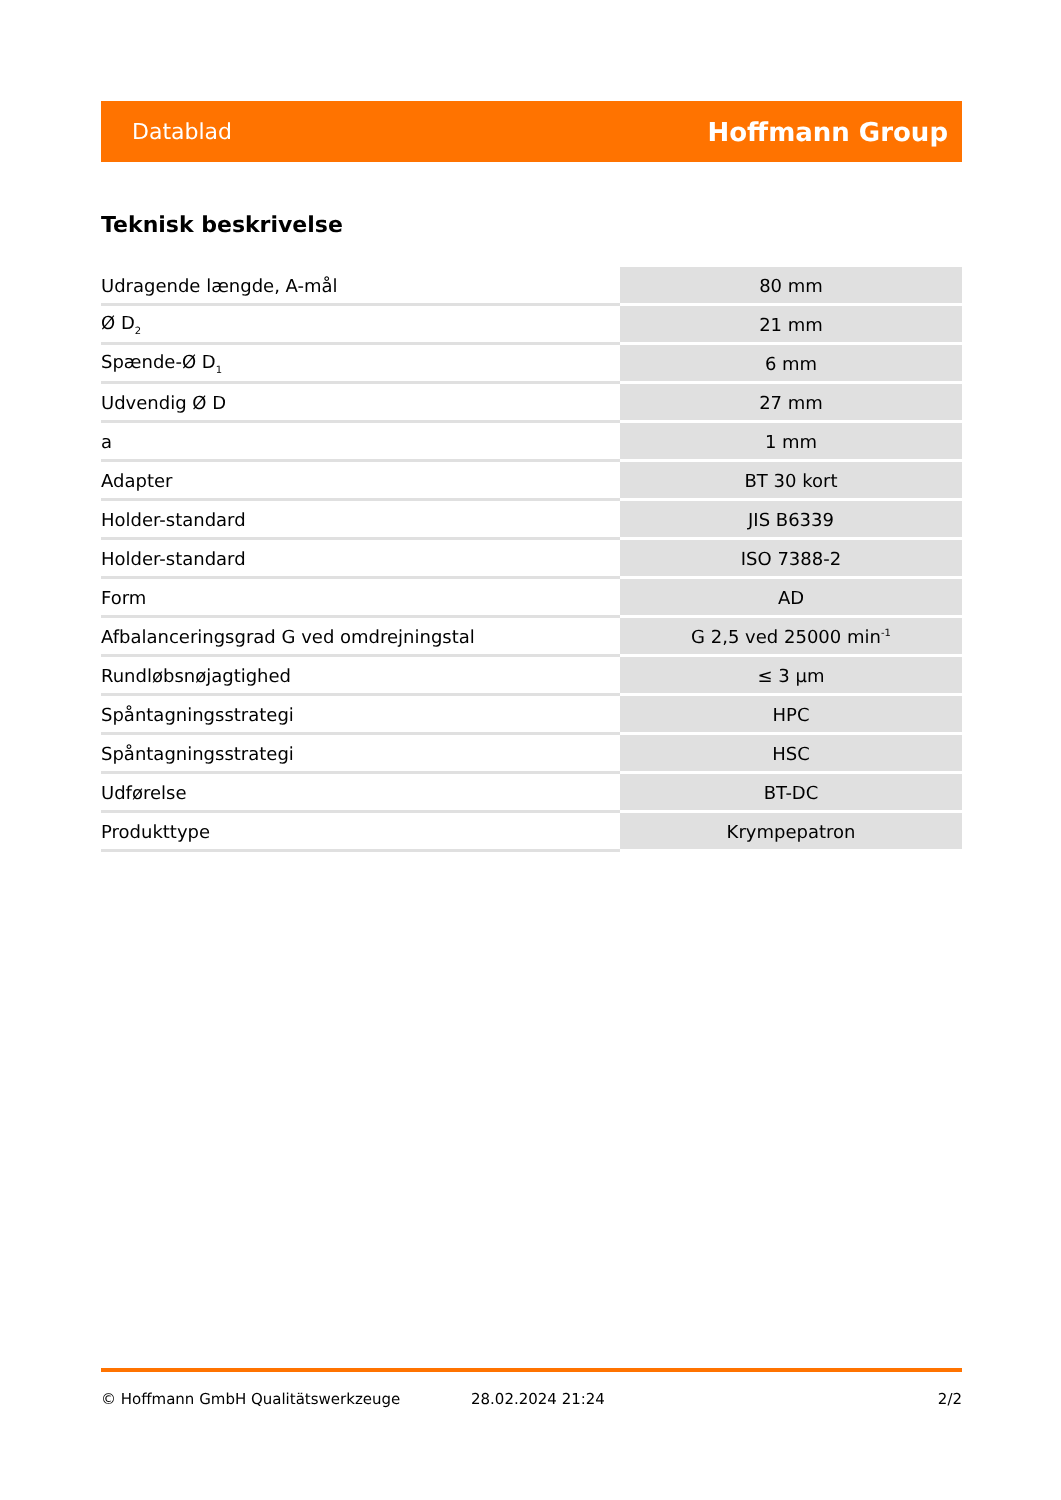Datablad Hoffmann Group
Teknisk beskrivelse
| Udragende længde, A-mål | 80 mm |
| Ø D<sub>2</sub> | 21 mm |
| Spænde-Ø D<sub>1</sub> | 6 mm |
| Udvendig Ø D | 27 mm |
| a | 1 mm |
| Adapter | BT 30 kort |
| Holder-standard | JIS B6339 |
| Holder-standard | ISO 7388-2 |
| Form | AD |
| Afbalanceringsgrad G ved omdrejningstal | G 2,5 ved 25000 min<sup>-1</sup> |
| Rundløbsnøjagtighed | ≤ 3 µm |
| Spåntagningsstrategi | HPC |
| Spåntagningsstrategi | HSC |
| Udførelse | BT-DC |
| Produkttype | Krympepatron |
© Hoffmann GmbH Qualitätswerkzeuge 28.02.2024 21:24 2/2